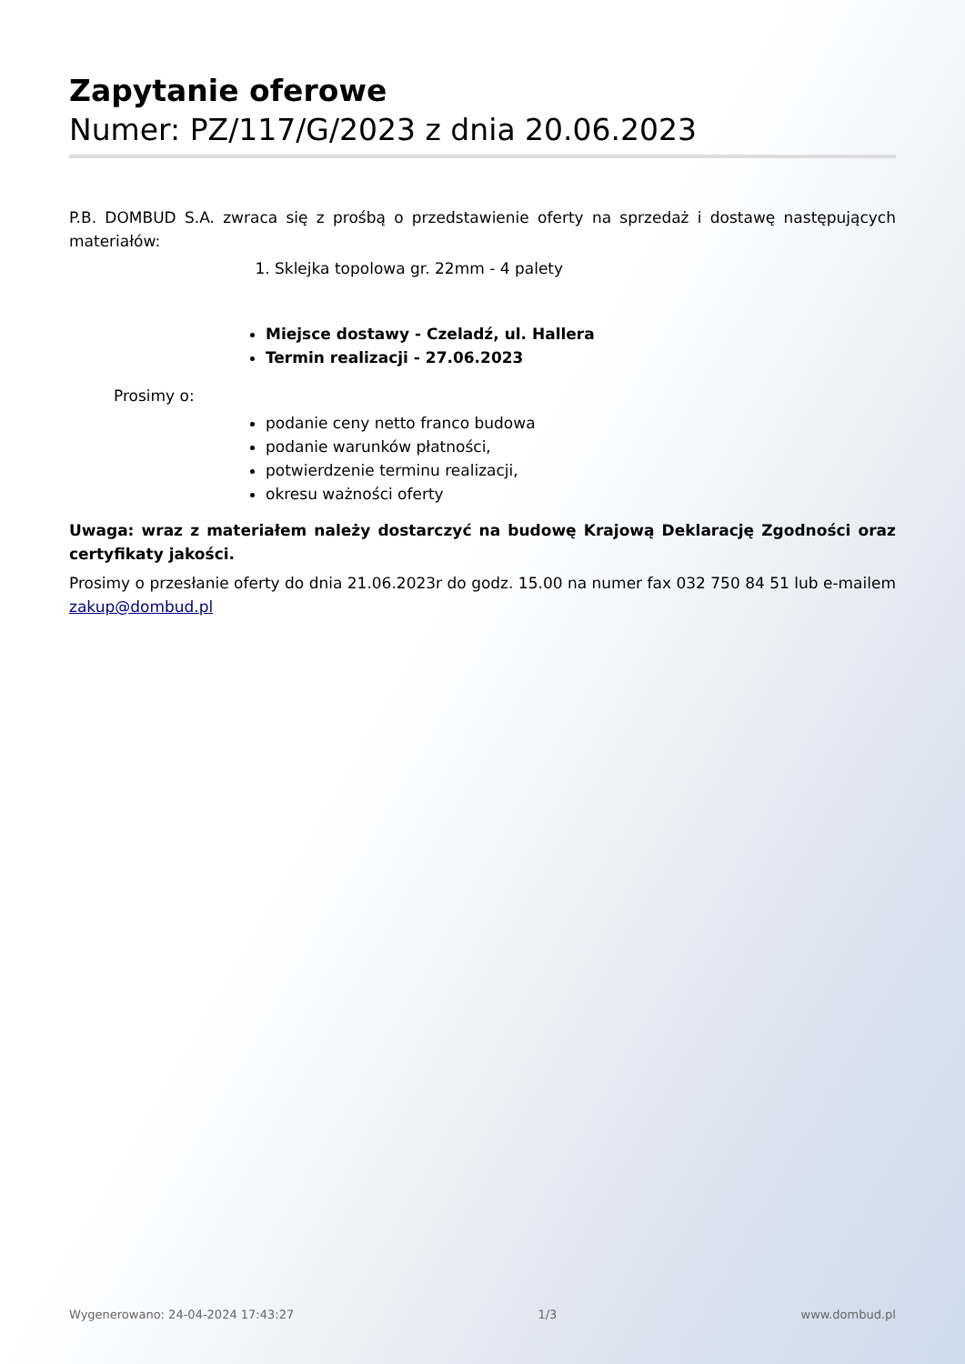Zapytanie oferowe
Numer: PZ/117/G/2023 z dnia 20.06.2023
P.B. DOMBUD S.A. zwraca się z prośbą o przedstawienie oferty na sprzedaż i dostawę następujących materiałów:
1. Sklejka topolowa gr. 22mm - 4 palety
Miejsce dostawy - Czeladź, ul. Hallera
Termin realizacji - 27.06.2023
Prosimy o:
podanie ceny netto franco budowa
podanie warunków płatności,
potwierdzenie terminu realizacji,
okresu ważności oferty
Uwaga: wraz z materiałem należy dostarczyć na budowę Krajową Deklarację Zgodności oraz certyfikaty jakości.
Prosimy o przesłanie oferty do dnia 21.06.2023r do godz. 15.00 na numer fax 032 750 84 51 lub e-mailem zakup@dombud.pl
Wygenerowano: 24-04-2024 17:43:27 1/3 www.dombud.pl